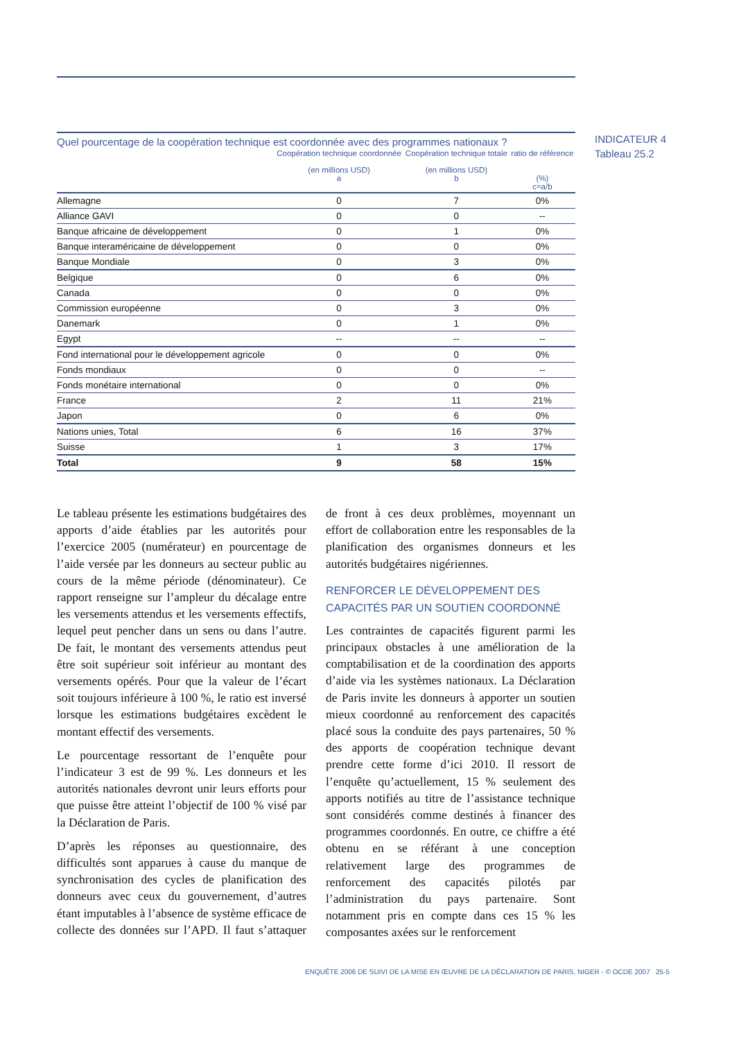INDICATEUR 4
Tableau 25.2
Quel pourcentage de la coopération technique est coordonnée avec des programmes nationaux ?
| | Coopération technique coordonnée (en millions USD) a | Coopération technique totale (en millions USD) b | ratio de référence (%) c=a/b |
| --- | --- | --- | --- |
| Allemagne | 0 | 7 | 0% |
| Alliance GAVI | 0 | 0 | -- |
| Banque africaine de développement | 0 | 1 | 0% |
| Banque interaméricaine de développement | 0 | 0 | 0% |
| Banque Mondiale | 0 | 3 | 0% |
| Belgique | 0 | 6 | 0% |
| Canada | 0 | 0 | 0% |
| Commission européenne | 0 | 3 | 0% |
| Danemark | 0 | 1 | 0% |
| Egypt | -- | -- | -- |
| Fond international pour le développement agricole | 0 | 0 | 0% |
| Fonds mondiaux | 0 | 0 | -- |
| Fonds monétaire international | 0 | 0 | 0% |
| France | 2 | 11 | 21% |
| Japon | 0 | 6 | 0% |
| Nations unies, Total | 6 | 16 | 37% |
| Suisse | 1 | 3 | 17% |
| Total | 9 | 58 | 15% |
Le tableau présente les estimations budgétaires des apports d’aide établies par les autorités pour l’exercice 2005 (numérateur) en pourcentage de l’aide versée par les donneurs au secteur public au cours de la même période (dénominateur). Ce rapport renseigne sur l’ampleur du décalage entre les versements attendus et les versements effectifs, lequel peut pencher dans un sens ou dans l’autre. De fait, le montant des versements attendus peut être soit supérieur soit inférieur au montant des versements opérés. Pour que la valeur de l’écart soit toujours inférieure à 100 %, le ratio est inversé lorsque les estimations budgétaires excèdent le montant effectif des versements.
Le pourcentage ressortant de l’enquête pour l’indicateur 3 est de 99 %. Les donneurs et les autorités nationales devront unir leurs efforts pour que puisse être atteint l’objectif de 100 % visé par la Déclaration de Paris.
D’après les réponses au questionnaire, des difficultés sont apparues à cause du manque de synchronisation des cycles de planification des donneurs avec ceux du gouvernement, d’autres étant imputables à l’absence de système efficace de collecte des données sur l’APD. Il faut s’attaquer de front à ces deux problèmes, moyennant un effort de collaboration entre les responsables de la planification des organismes donneurs et les autorités budgétaires nigériennes.
RENFORCER LE DÉVELOPPEMENT DES CAPACITÉS PAR UN SOUTIEN COORDONNÉ
Les contraintes de capacités figurent parmi les principaux obstacles à une amélioration de la comptabilisation et de la coordination des apports d’aide via les systèmes nationaux. La Déclaration de Paris invite les donneurs à apporter un soutien mieux coordonné au renforcement des capacités placé sous la conduite des pays partenaires, 50 % des apports de coopération technique devant prendre cette forme d’ici 2010. Il ressort de l’enquête qu’actuellement, 15 % seulement des apports notifiés au titre de l’assistance technique sont considérés comme destinés à financer des programmes coordonnés. En outre, ce chiffre a été obtenu en se référant à une conception relativement large des programmes de renforcement des capacités pilotés par l’administration du pays partenaire. Sont notamment pris en compte dans ces 15 % les composantes axées sur le renforcement
ENQUÊTE 2006 DE SUIVI DE LA MISE EN ŒUVRE DE LA DÉCLARATION DE PARIS, NIGER - © OCDE 2007 25-5